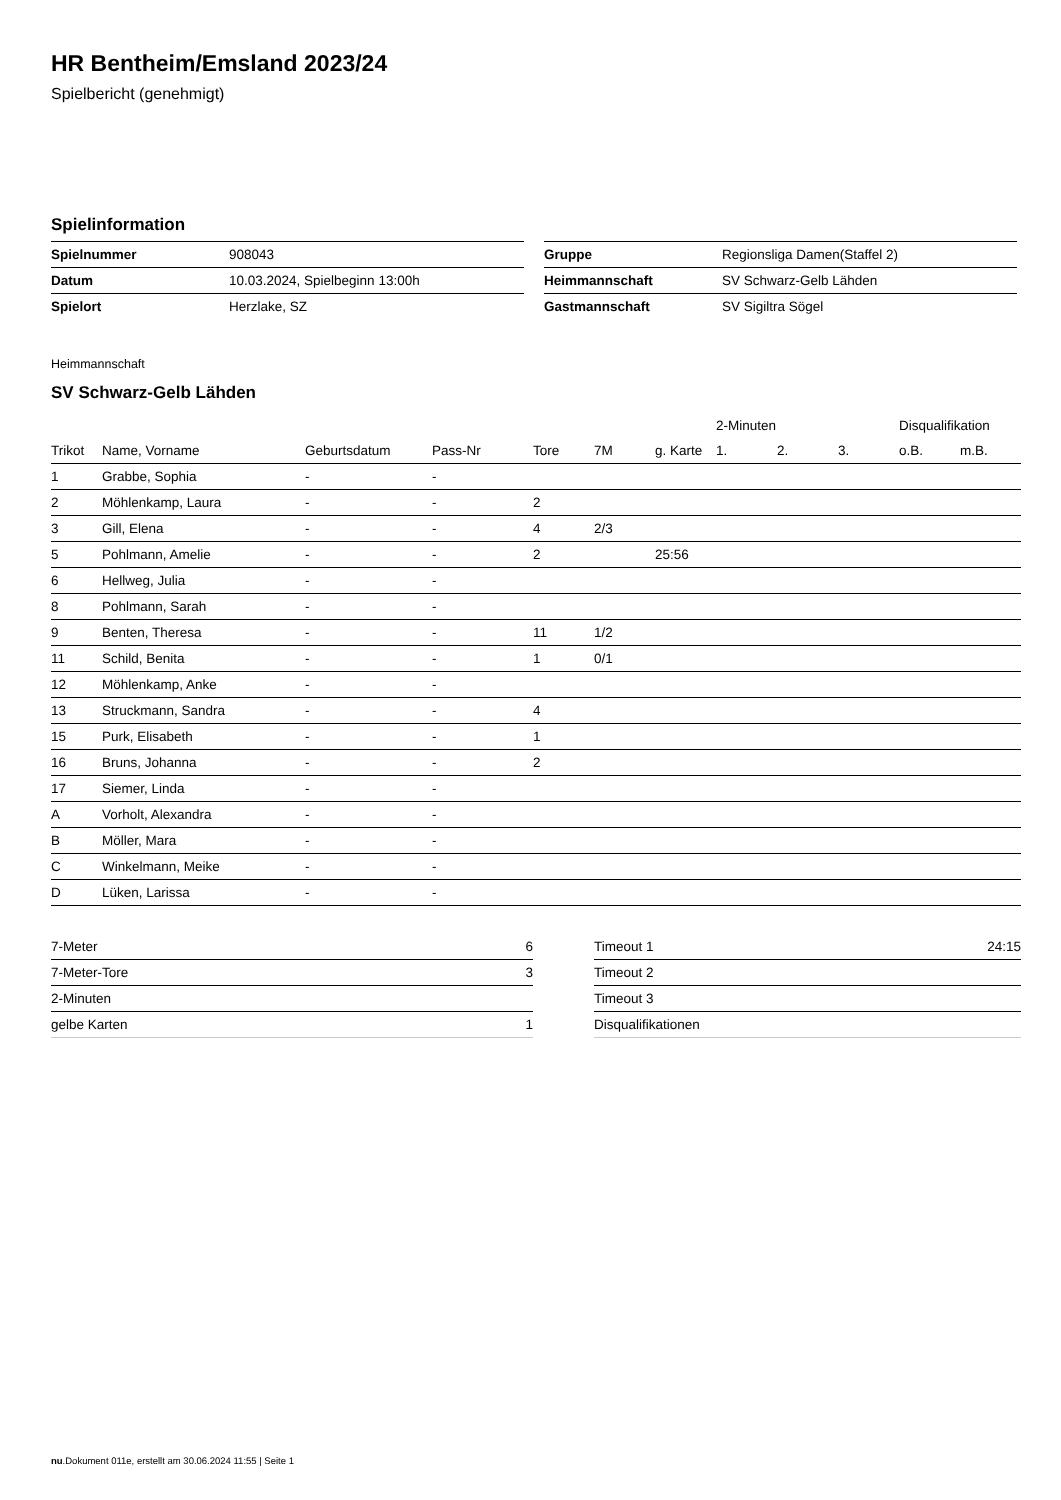HR Bentheim/Emsland 2023/24
Spielbericht (genehmigt)
Spielinformation
| Spielnummer | 908043 |
| Datum | 10.03.2024, Spielbeginn 13:00h |
| Spielort | Herzlake, SZ |
| Gruppe | Regionsliga Damen(Staffel 2) |
| Heimmannschaft | SV Schwarz-Gelb Lähden |
| Gastmannschaft | SV Sigiltra Sögel |
Heimmannschaft
SV Schwarz-Gelb Lähden
| | | | | | | | 2-Minuten | | | Disqualifikation | |
| --- | --- | --- | --- | --- | --- | --- | --- | --- | --- | --- | --- |
| Trikot | Name, Vorname | Geburtsdatum | Pass-Nr | Tore | 7M | g. Karte | 1. | 2. | 3. | o.B. | m.B. |
| 1 | Grabbe, Sophia | - | - | | | | | | | | |
| 2 | Möhlenkamp, Laura | - | - | 2 | | | | | | | |
| 3 | Gill, Elena | - | - | 4 | 2/3 | | | | | | |
| 5 | Pohlmann, Amelie | - | - | 2 | | 25:56 | | | | | |
| 6 | Hellweg, Julia | - | - | | | | | | | | |
| 8 | Pohlmann, Sarah | - | - | | | | | | | | |
| 9 | Benten, Theresa | - | - | 11 | 1/2 | | | | | | |
| 11 | Schild, Benita | - | - | 1 | 0/1 | | | | | | |
| 12 | Möhlenkamp, Anke | - | - | | | | | | | | |
| 13 | Struckmann, Sandra | - | - | 4 | | | | | | | |
| 15 | Purk, Elisabeth | - | - | 1 | | | | | | | |
| 16 | Bruns, Johanna | - | - | 2 | | | | | | | |
| 17 | Siemer, Linda | - | - | | | | | | | | |
| A | Vorholt, Alexandra | - | - | | | | | | | | |
| B | Möller, Mara | - | - | | | | | | | | |
| C | Winkelmann, Meike | - | - | | | | | | | | |
| D | Lüken, Larissa | - | - | | | | | | | | |
| 7-Meter | 6 |
| 7-Meter-Tore | 3 |
| 2-Minuten | |
| gelbe Karten | 1 |
| Timeout 1 | 24:15 |
| Timeout 2 | |
| Timeout 3 | |
| Disqualifikationen | |
nu.Dokument 011e, erstellt am 30.06.2024 11:55 | Seite 1